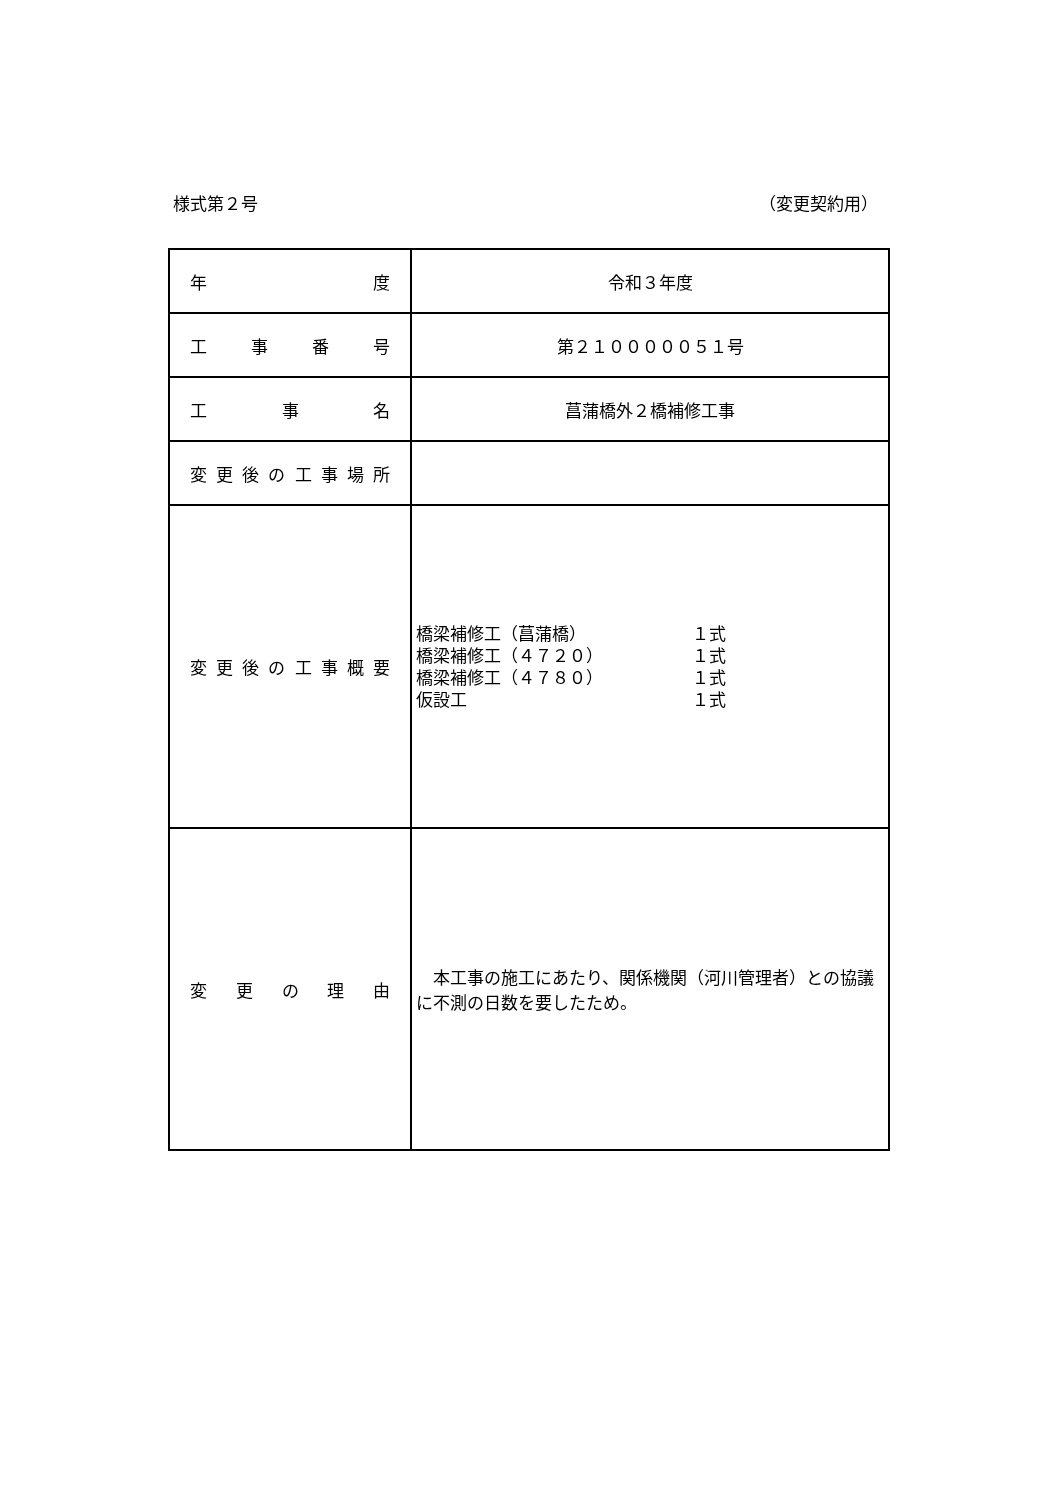様式第２号 （変更契約用）
| 年 度 | 令和３年度 |
| 工 事 番 号 | 第２１０００００５１号 |
| 工 事 名 | 菖蒲橋外２橋補修工事 |
| 変 更 後 の 工 事 場 所 | |
| 変 更 後 の 工 事 概 要 | 橋梁補修工（菖蒲橋） １式 橋梁補修工（４７２０） １式 橋梁補修工（４７８０） １式 仮設工 １式 |
| 変 更 の 理 由 | 本工事の施工にあたり、関係機関（河川管理者）との協議に不測の日数を要したため。 |